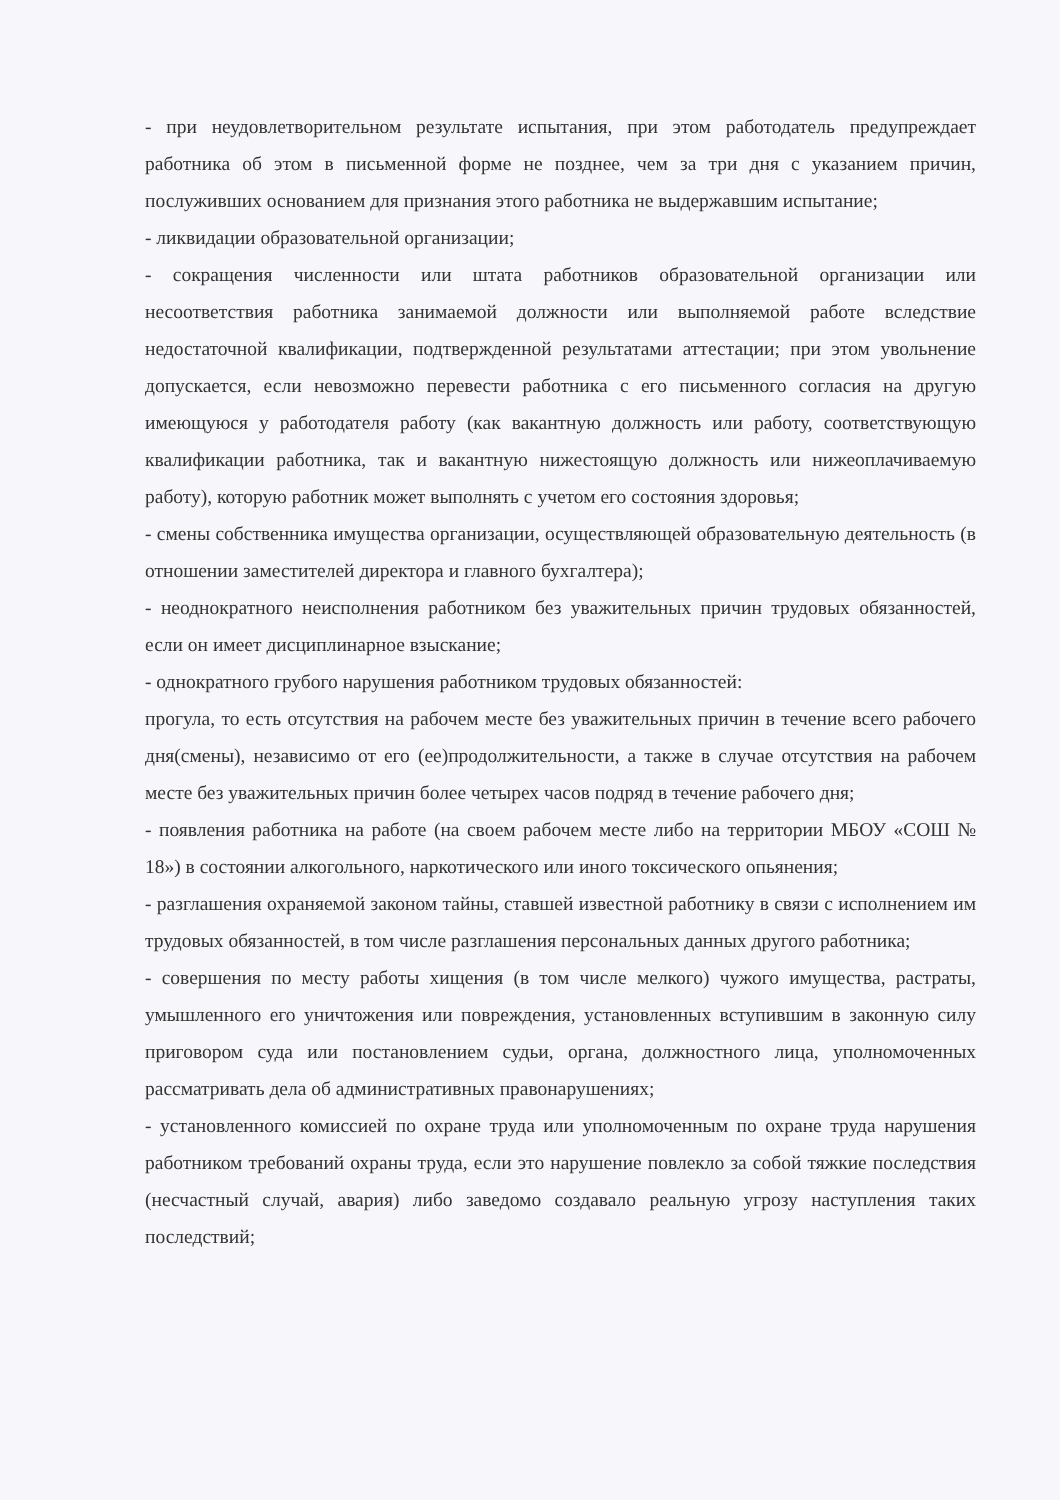- при неудовлетворительном результате испытания, при этом работодатель предупреждает работника об этом в письменной форме не позднее, чем за три дня с указанием причин, послуживших основанием для признания этого работника не выдержавшим испытание;
- ликвидации образовательной организации;
- сокращения численности или штата работников образовательной организации или несоответствия работника занимаемой должности или выполняемой работе вследствие недостаточной квалификации, подтвержденной результатами аттестации; при этом увольнение допускается, если невозможно перевести работника с его письменного согласия на другую имеющуюся у работодателя работу (как вакантную должность или работу, соответствующую квалификации работника, так и вакантную нижестоящую должность или нижеоплачиваемую работу), которую работник может выполнять с учетом его состояния здоровья;
- смены собственника имущества организации, осуществляющей образовательную деятельность (в отношении заместителей директора и главного бухгалтера);
- неоднократного неисполнения работником без уважительных причин трудовых обязанностей, если он имеет дисциплинарное взыскание;
- однократного грубого нарушения работником трудовых обязанностей:
прогула, то есть отсутствия на рабочем месте без уважительных причин в течение всего рабочего дня(смены), независимо от его (ее)продолжительности, а также в случае отсутствия на рабочем месте без уважительных причин более четырех часов подряд в течение рабочего дня;
- появления работника на работе (на своем рабочем месте либо на территории МБОУ «СОШ № 18») в состоянии алкогольного, наркотического или иного токсического опьянения;
- разглашения охраняемой законом тайны, ставшей известной работнику в связи с исполнением им трудовых обязанностей, в том числе разглашения персональных данных другого работника;
- совершения по месту работы хищения (в том числе мелкого) чужого имущества, растраты, умышленного его уничтожения или повреждения, установленных вступившим в законную силу приговором суда или постановлением судьи, органа, должностного лица, уполномоченных рассматривать дела об административных правонарушениях;
- установленного комиссией по охране труда или уполномоченным по охране труда нарушения работником требований охраны труда, если это нарушение повлекло за собой тяжкие последствия (несчастный случай, авария) либо заведомо создавало реальную угрозу наступления таких последствий;